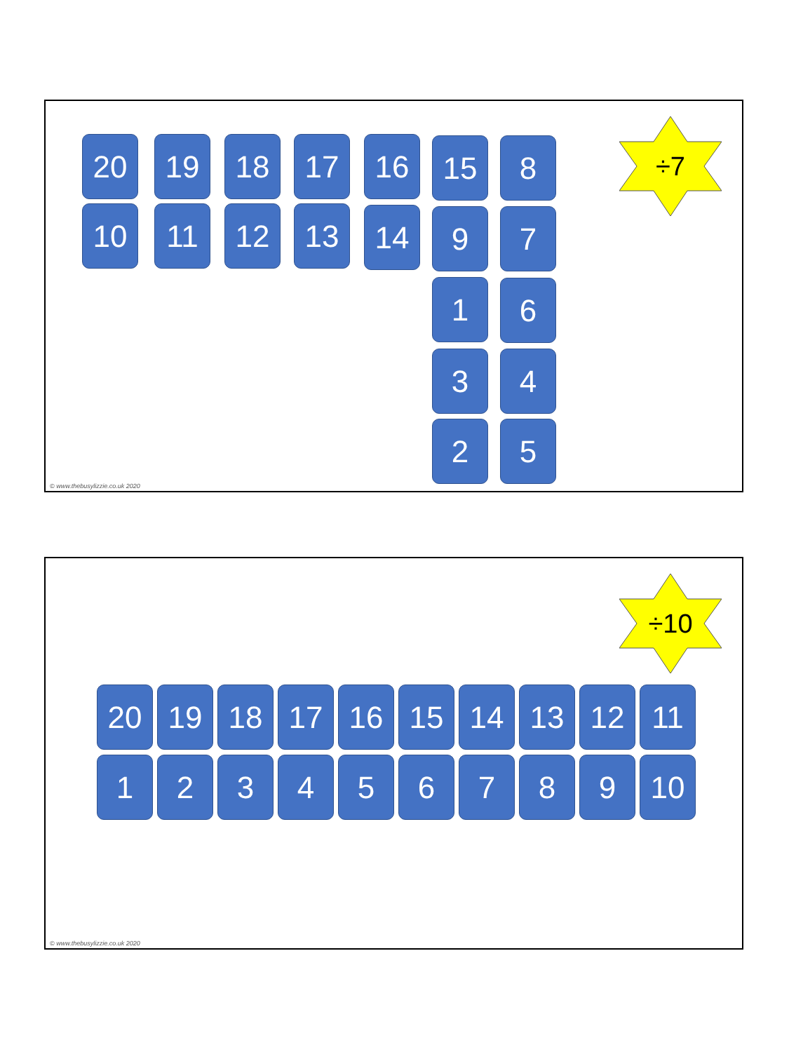20 19 18 17 16 15 8
÷7
10 11 12 13 14 9 7
1 6
3 4
2 5
© www.thebusylizzie.co.uk 2020
÷10
20 19 18 17 16 15 14 13 12 11
1 2 3 4 5 6 7 8 9 10
© www.thebusylizzie.co.uk 2020